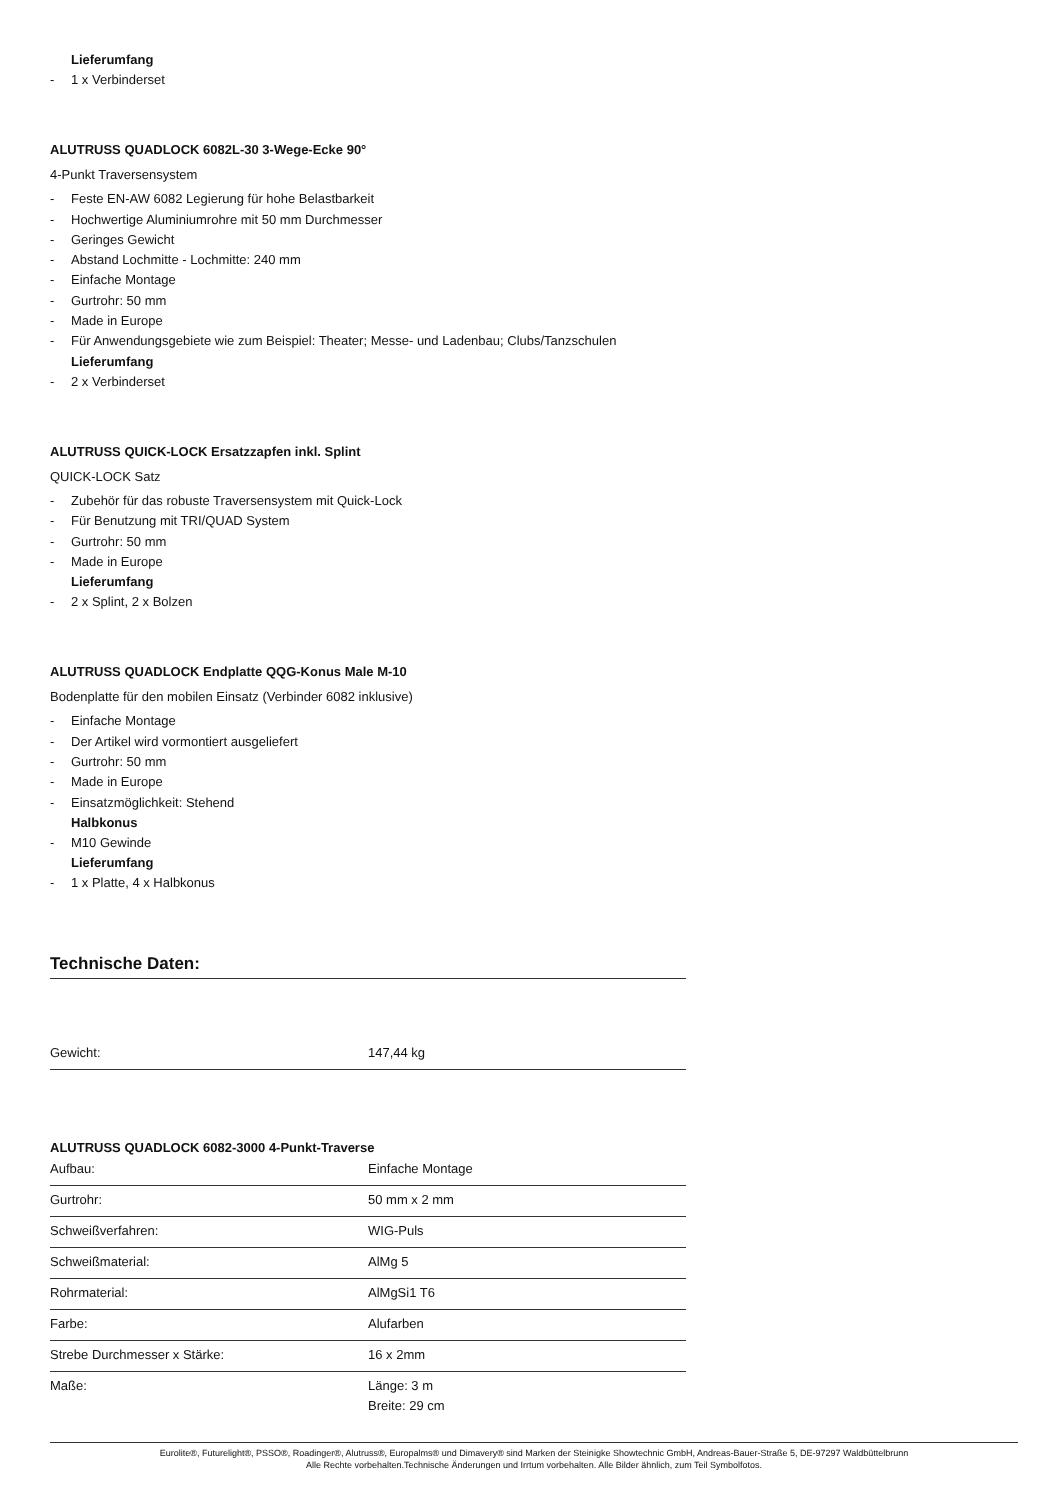Lieferumfang
- 1 x Verbinderset
ALUTRUSS QUADLOCK 6082L-30 3-Wege-Ecke 90°
4-Punkt Traversensystem
- Feste EN-AW 6082 Legierung für hohe Belastbarkeit
- Hochwertige Aluminiumrohre mit 50 mm Durchmesser
- Geringes Gewicht
- Abstand Lochmitte - Lochmitte: 240 mm
- Einfache Montage
- Gurtrohr: 50 mm
- Made in Europe
- Für Anwendungsgebiete wie zum Beispiel: Theater; Messe- und Ladenbau; Clubs/Tanzschulen
Lieferumfang
- 2 x Verbinderset
ALUTRUSS QUICK-LOCK Ersatzzapfen inkl. Splint
QUICK-LOCK Satz
- Zubehör für das robuste Traversensystem mit Quick-Lock
- Für Benutzung mit TRI/QUAD System
- Gurtrohr: 50 mm
- Made in Europe
Lieferumfang
- 2 x Splint, 2 x Bolzen
ALUTRUSS QUADLOCK Endplatte QQG-Konus Male M-10
Bodenplatte für den mobilen Einsatz (Verbinder 6082 inklusive)
- Einfache Montage
- Der Artikel wird vormontiert ausgeliefert
- Gurtrohr: 50 mm
- Made in Europe
- Einsatzmöglichkeit: Stehend
Halbkonus
- M10 Gewinde
Lieferumfang
- 1 x Platte, 4 x Halbkonus
Technische Daten:
| Gewicht: | 147,44 kg |
ALUTRUSS QUADLOCK 6082-3000 4-Punkt-Traverse
| Aufbau: | Einfache Montage |
| Gurtrohr: | 50 mm x 2 mm |
| Schweißverfahren: | WIG-Puls |
| Schweißmaterial: | AlMg 5 |
| Rohrmaterial: | AlMgSi1 T6 |
| Farbe: | Alufarben |
| Strebe Durchmesser x Stärke: | 16 x 2mm |
| Maße: | Länge: 3 m Breite: 29 cm |
Eurolite®, Futurelight®, PSSO®, Roadinger®, Alutruss®, Europalms® und Dimavery® sind Marken der Steinigke Showtechnic GmbH, Andreas-Bauer-Straße 5, DE-97297 Waldbüttelbrunn
Alle Rechte vorbehalten.Technische Änderungen und Irrtum vorbehalten. Alle Bilder ähnlich, zum Teil Symbolfotos.